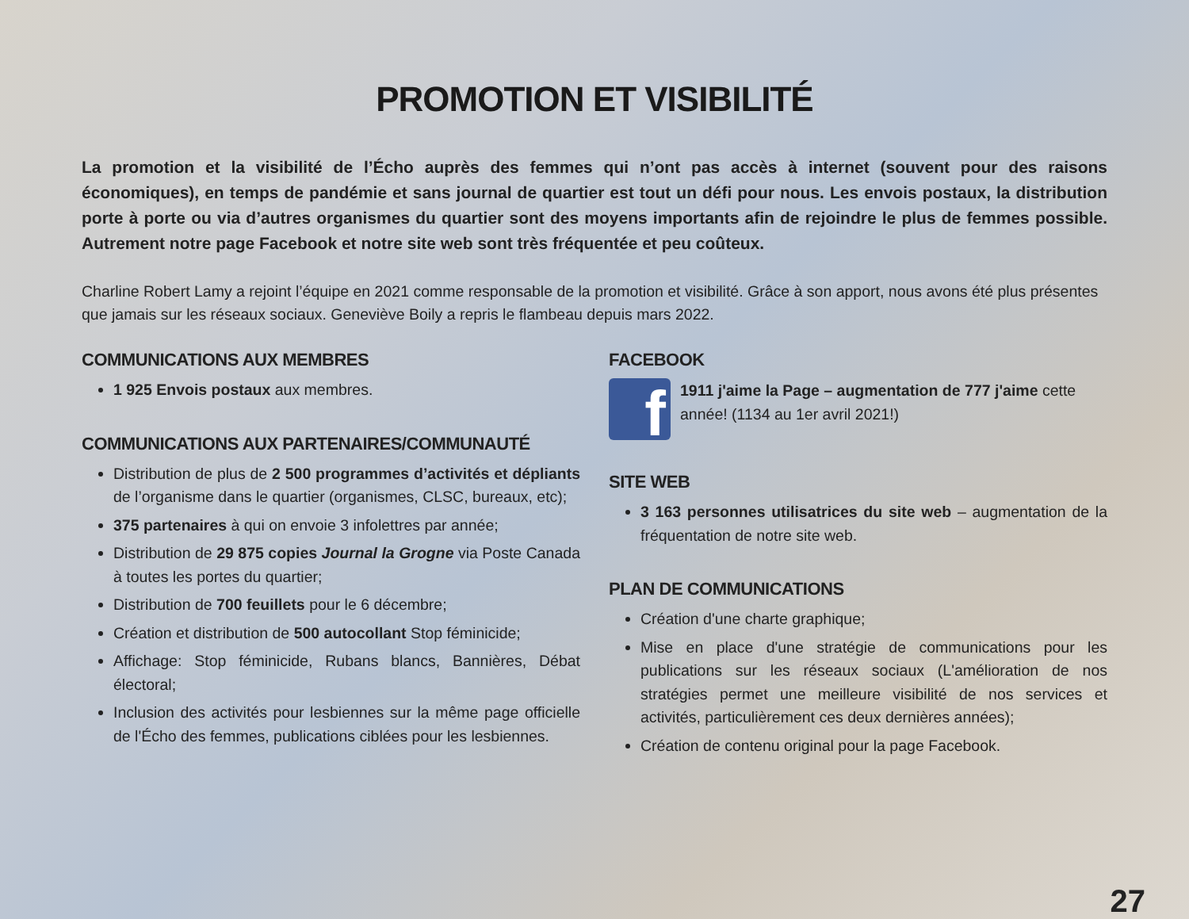PROMOTION ET VISIBILITÉ
La promotion et la visibilité de l’Écho auprès des femmes qui n’ont pas accès à internet (souvent pour des raisons économiques), en temps de pandémie et sans journal de quartier est tout un défi pour nous. Les envois postaux, la distribution porte à porte ou via d’autres organismes du quartier sont des moyens importants afin de rejoindre le plus de femmes possible. Autrement notre page Facebook et notre site web sont très fréquentée et peu coûteux.
Charline Robert Lamy a rejoint l’équipe en 2021 comme responsable de la promotion et visibilité. Grâce à son apport, nous avons été plus présentes que jamais sur les réseaux sociaux. Geneviève Boily a repris le flambeau depuis mars 2022.
COMMUNICATIONS AUX MEMBRES
1 925 Envois postaux aux membres.
COMMUNICATIONS AUX PARTENAIRES/COMMUNAUTÉ
Distribution de plus de 2 500 programmes d’activités et dépliants de l’organisme dans le quartier (organismes, CLSC, bureaux, etc);
375 partenaires à qui on envoie 3 infolettres par année;
Distribution de 29 875 copies Journal la Grogne via Poste Canada à toutes les portes du quartier;
Distribution de 700 feuillets pour le 6 décembre;
Création et distribution de 500 autocollant Stop féminicide;
Affichage: Stop féminicide, Rubans blancs, Bannières, Débat électoral;
Inclusion des activités pour lesbiennes sur la même page officielle de l'Écho des femmes, publications ciblées pour les lesbiennes.
FACEBOOK
f
1911 j'aime la Page – augmentation de 777 j'aime cette année! (1134 au 1er avril 2021!)
SITE WEB
3 163 personnes utilisatrices du site web – augmentation de la fréquentation de notre site web.
PLAN DE COMMUNICATIONS
Création d'une charte graphique;
Mise en place d'une stratégie de communications pour les publications sur les réseaux sociaux (L'amélioration de nos stratégies permet une meilleure visibilité de nos services et activités, particulièrement ces deux dernières années);
Création de contenu original pour la page Facebook.
27